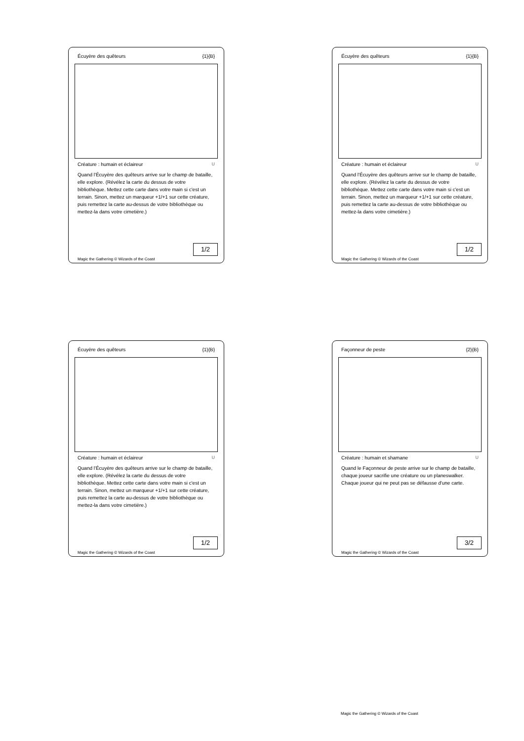Écuyère des quêteurs {1}{B}
Créature : humain et éclaireur U
Quand l'Écuyère des quêteurs arrive sur le champ de bataille, elle explore. (Révélez la carte du dessus de votre bibliothèque. Mettez cette carte dans votre main si c'est un terrain. Sinon, mettez un marqueur +1/+1 sur cette créature, puis remettez la carte au-dessus de votre bibliothèque ou mettez-la dans votre cimetière.)
1/2
Magic the Gathering © Wizards of the Coast
Écuyère des quêteurs {1}{B}
Créature : humain et éclaireur U
Quand l'Écuyère des quêteurs arrive sur le champ de bataille, elle explore. (Révélez la carte du dessus de votre bibliothèque. Mettez cette carte dans votre main si c'est un terrain. Sinon, mettez un marqueur +1/+1 sur cette créature, puis remettez la carte au-dessus de votre bibliothèque ou mettez-la dans votre cimetière.)
1/2
Magic the Gathering © Wizards of the Coast
Écuyère des quêteurs {1}{B}
Créature : humain et éclaireur U
Quand l'Écuyère des quêteurs arrive sur le champ de bataille, elle explore. (Révélez la carte du dessus de votre bibliothèque. Mettez cette carte dans votre main si c'est un terrain. Sinon, mettez un marqueur +1/+1 sur cette créature, puis remettez la carte au-dessus de votre bibliothèque ou mettez-la dans votre cimetière.)
1/2
Magic the Gathering © Wizards of the Coast
Façonneur de peste {2}{B}
Créature : humain et shamane U
Quand le Façonneur de peste arrive sur le champ de bataille, chaque joueur sacrifie une créature ou un planeswalker. Chaque joueur qui ne peut pas se défausse d'une carte.
3/2
Magic the Gathering © Wizards of the Coast
Magic the Gathering © Wizards of the Coast